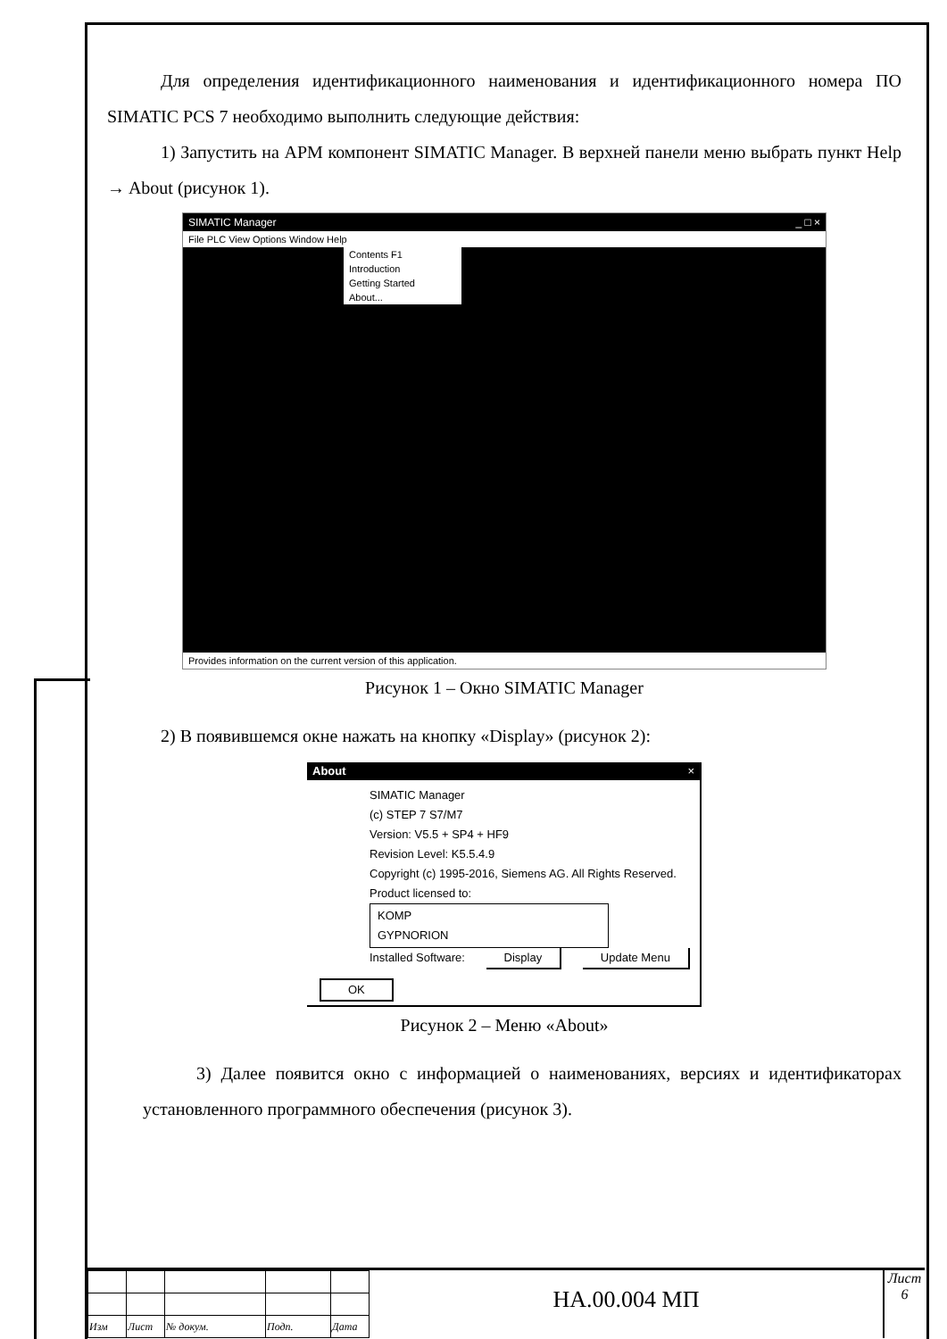Для определения идентификационного наименования и идентификационного номера ПО SIMATIC PCS 7 необходимо выполнить следующие действия:
1) Запустить на АРМ компонент SIMATIC Manager. В верхней панели меню выбрать пункт Help → About (рисунок 1).
SIMATIC Manager _ □ ×
File PLC View Options Window Help
Contents F1
Introduction
Getting Started
About...
Provides information on the current version of this application.
Рисунок 1 – Окно SIMATIC Manager
2) В появившемся окне нажать на кнопку «Display» (рисунок 2):
About ×
SIMATIC Manager
(c) STEP 7 S7/M7
Version: V5.5 + SP4 + HF9
Revision Level: K5.5.4.9
Copyright (c) 1995-2016, Siemens AG. All Rights Reserved.
Product licensed to:
KOMP
GYPNORION
Installed Software: Display Update Menu
OK
Рисунок 2 – Меню «About»
3) Далее появится окно с информацией о наименованиях, версиях и идентификаторах установленного программного обеспечения (рисунок 3).
| Изм | Лист | № докум. | Подп. | Дата |
НА.00.004 МП
Лист
6